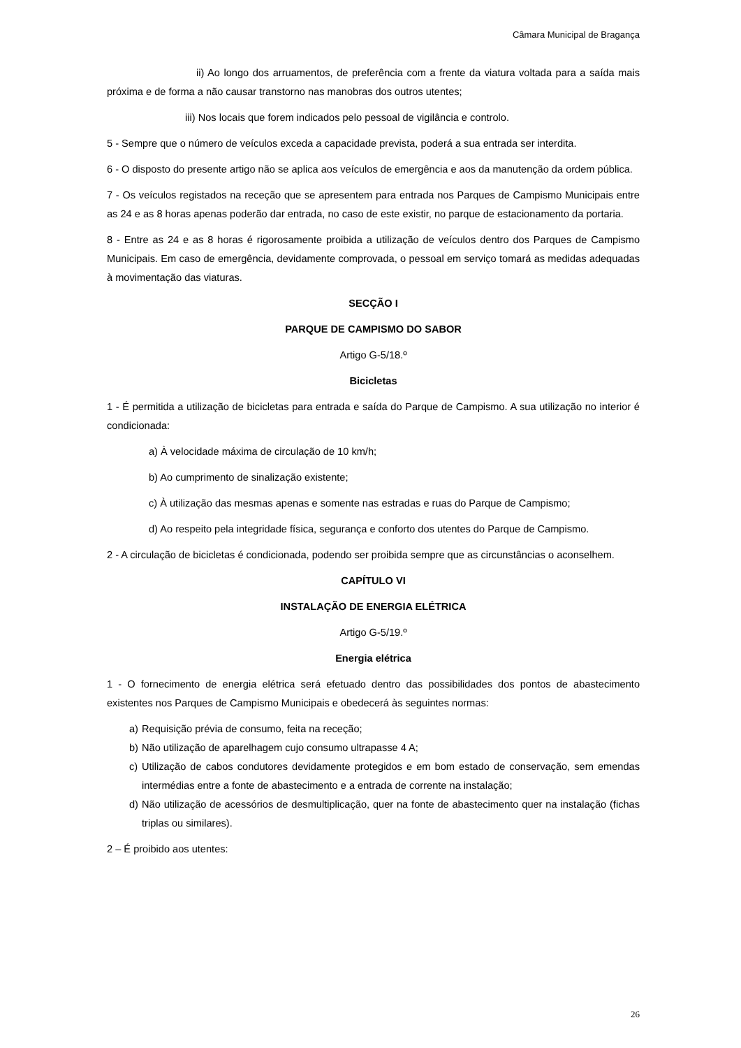Câmara Municipal de Bragança
ii) Ao longo dos arruamentos, de preferência com a frente da viatura voltada para a saída mais próxima e de forma a não causar transtorno nas manobras dos outros utentes;
iii) Nos locais que forem indicados pelo pessoal de vigilância e controlo.
5 - Sempre que o número de veículos exceda a capacidade prevista, poderá a sua entrada ser interdita.
6 - O disposto do presente artigo não se aplica aos veículos de emergência e aos da manutenção da ordem pública.
7 - Os veículos registados na receção que se apresentem para entrada nos Parques de Campismo Municipais entre as 24 e as 8 horas apenas poderão dar entrada, no caso de este existir, no parque de estacionamento da portaria.
8 - Entre as 24 e as 8 horas é rigorosamente proibida a utilização de veículos dentro dos Parques de Campismo Municipais. Em caso de emergência, devidamente comprovada, o pessoal em serviço tomará as medidas adequadas à movimentação das viaturas.
SECÇÃO I
PARQUE DE CAMPISMO DO SABOR
Artigo G-5/18.º
Bicicletas
1 - É permitida a utilização de bicicletas para entrada e saída do Parque de Campismo. A sua utilização no interior é condicionada:
a) À velocidade máxima de circulação de 10 km/h;
b) Ao cumprimento de sinalização existente;
c) À utilização das mesmas apenas e somente nas estradas e ruas do Parque de Campismo;
d) Ao respeito pela integridade física, segurança e conforto dos utentes do Parque de Campismo.
2 - A circulação de bicicletas é condicionada, podendo ser proibida sempre que as circunstâncias o aconselhem.
CAPÍTULO VI
INSTALAÇÃO DE ENERGIA ELÉTRICA
Artigo G-5/19.º
Energia elétrica
1 - O fornecimento de energia elétrica será efetuado dentro das possibilidades dos pontos de abastecimento existentes nos Parques de Campismo Municipais e obedecerá às seguintes normas:
a) Requisição prévia de consumo, feita na receção;
b) Não utilização de aparelhagem cujo consumo ultrapasse 4 A;
c) Utilização de cabos condutores devidamente protegidos e em bom estado de conservação, sem emendas intermédias entre a fonte de abastecimento e a entrada de corrente na instalação;
d) Não utilização de acessórios de desmultiplicação, quer na fonte de abastecimento quer na instalação (fichas triplas ou similares).
2 – É proibido aos utentes:
26